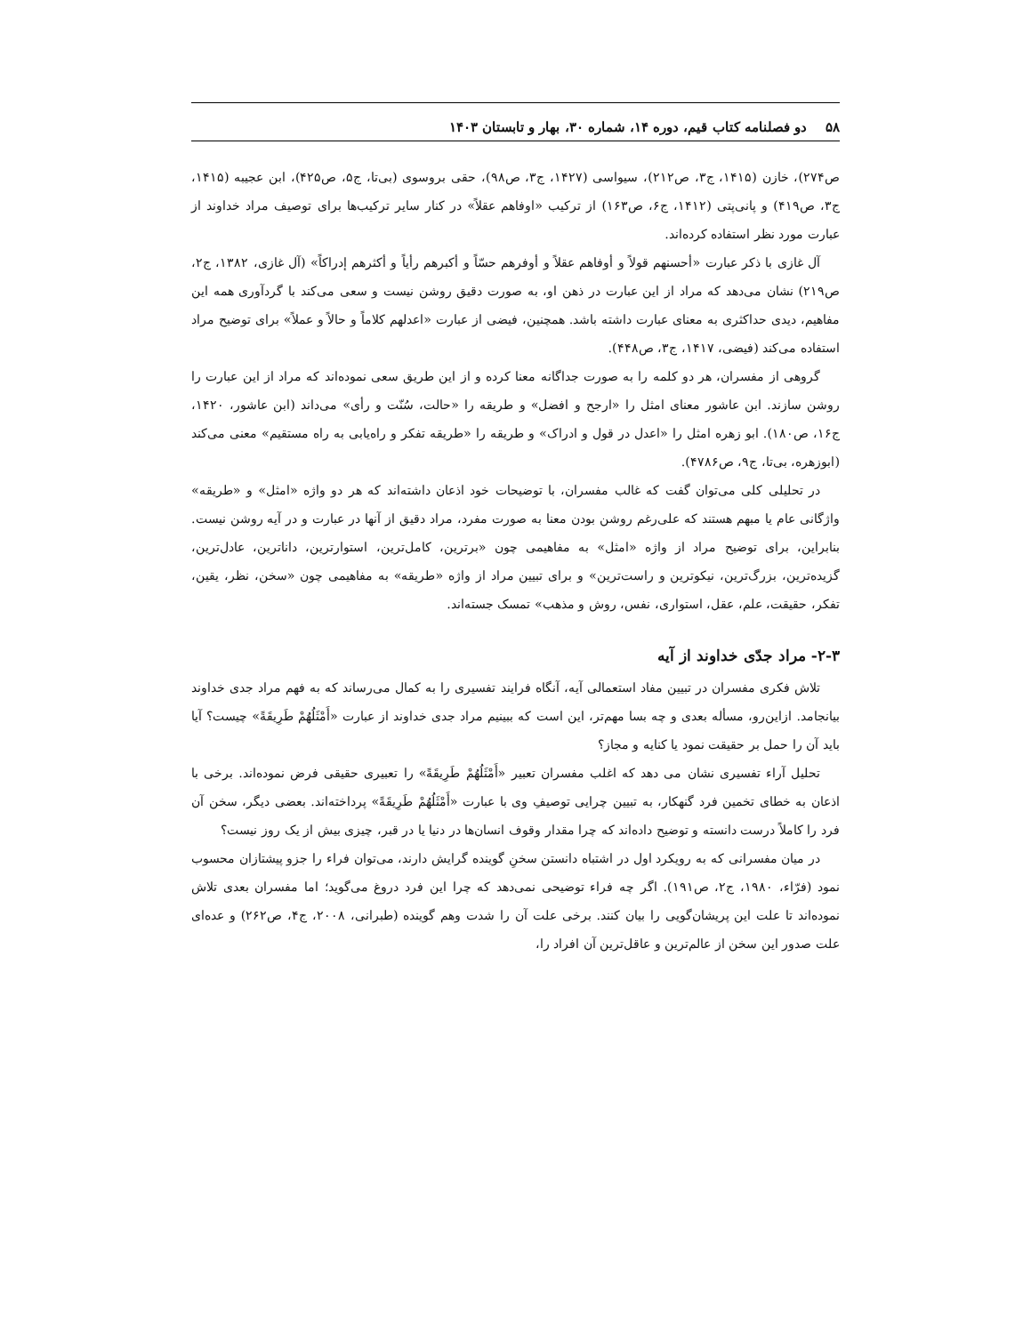۵۸ دو فصلنامه کتاب قیم، دوره ۱۴، شماره ۳۰، بهار و تابستان ۱۴۰۳
ص۲۷۴)، خازن (۱۴۱۵، ج۳، ص۲۱۲)، سیواسی (۱۴۲۷، ج۳، ص۹۸)، حقی بروسوی (بی‌تا، ج۵، ص۴۲۵)، ابن عجیبه (۱۴۱۵، ج۳، ص۴۱۹) و پانی‌پتی (۱۴۱۲، ج۶، ص۱۶۳) از ترکیب «اوفاهم عقلاً» در کنار سایر ترکیب‌ها برای توصیف مراد خداوند از عبارت مورد نظر استفاده کرده‌اند.
آل غازی با ذکر عبارت «أحسنهم قولاً و أوفاهم عقلاً و أوفرهم حسّاً و أکبرهم رأیاً و أکثرهم إدراکاً» (آل غازی، ۱۳۸۲، ج۲، ص۲۱۹) نشان می‌دهد که مراد از این عبارت در ذهن او، به صورت دقیق روشن نیست و سعی می‌کند با گردآوری همه این مفاهیم، دیدی حداکثری به معنای عبارت داشته باشد. همچنین، فیضی از عبارت «اعدلهم کلاماً و حالاً و عملاً» برای توضیح مراد استفاده می‌کند (فیضی، ۱۴۱۷، ج۳، ص۴۴۸).
گروهی از مفسران، هر دو کلمه را به صورت جداگانه معنا کرده و از این طریق سعی نموده‌اند که مراد از این عبارت را روشن سازند. ابن عاشور معنای امثل را «ارجح و افضل» و طریقه را «حالت، سُنّت و رأی» می‌داند (ابن عاشور، ۱۴۲۰، ج۱۶، ص۱۸۰). ابو زهره امثل را «اعدل در قول و ادراک» و طریقه را «طریقه تفکر و راه‌یابی به راه مستقیم» معنی می‌کند (ابوزهره، بی‌تا، ج۹، ص۴۷۸۶).
در تحلیلی کلی می‌توان گفت که غالب مفسران، با توضیحات خود اذعان داشته‌اند که هر دو واژه «امثل» و «طریقه» واژگانی عام یا مبهم هستند که علی‌رغم روشن بودن معنا به صورت مفرد، مراد دقیق از آنها در عبارت و در آیه روشن نیست. بنابراین، برای توضیح مراد از واژه «امثل» به مفاهیمی چون «برترین، کامل‌ترین، استوارترین، داناترین، عادل‌ترین، گزیده‌ترین، بزرگ‌ترین، نیکوترین و راست‌ترین» و برای تبیین مراد از واژه «طریقه» به مفاهیمی چون «سخن، نظر، یقین، تفکر، حقیقت، علم، عقل، استواری، نفس، روش و مذهب» تمسک جسته‌اند.
۲-۳- مراد جدّی خداوند از آیه
تلاش فکری مفسران در تبیین مفاد استعمالی آیه، آنگاه فرایند تفسیری را به کمال می‌رساند که به فهم مراد جدی خداوند بیانجامد. ازاین‌رو، مسأله بعدی و چه بسا مهم‌تر، این است که ببینیم مراد جدی خداوند از عبارت «أَمْثَلُهُمْ طَرِیقَةً» چیست؟ آیا باید آن را حمل بر حقیقت نمود یا کنایه و مجاز؟
تحلیل آراء تفسیری نشان می دهد که اغلب مفسران تعبیر «أَمْثَلُهُمْ طَرِیقَةً» را تعبیری حقیقی فرض نموده‌اند. برخی با اذعان به خطای تخمین فرد گنهکار، به تبیین چرایی توصیفِ وی با عبارت «أَمْثَلُهُمْ طَرِیقَةً» پرداخته‌اند. بعضی دیگر، سخن آن فرد را کاملاً درست دانسته و توضیح داده‌اند که چرا مقدار وقوف انسان‌ها در دنیا یا در قبر، چیزی بیش از یک روز نیست؟
در میان مفسرانی که به رویکرد اول در اشتباه دانستن سخنِ گوینده گرایش دارند، می‌توان فراء را جزو پیشتازان محسوب نمود (فرّاء، ۱۹۸۰، ج۲، ص۱۹۱). اگر چه فراء توضیحی نمی‌دهد که چرا این فرد دروغ می‌گوید؛ اما مفسران بعدی تلاش نموده‌اند تا علت این پریشان‌گویی را بیان کنند. برخی علت آن را شدت وهم گوینده (طبرانی، ۲۰۰۸، ج۴، ص۲۶۲) و عده‌ای علت صدور این سخن از عالم‌ترین و عاقل‌ترین آن افراد را،